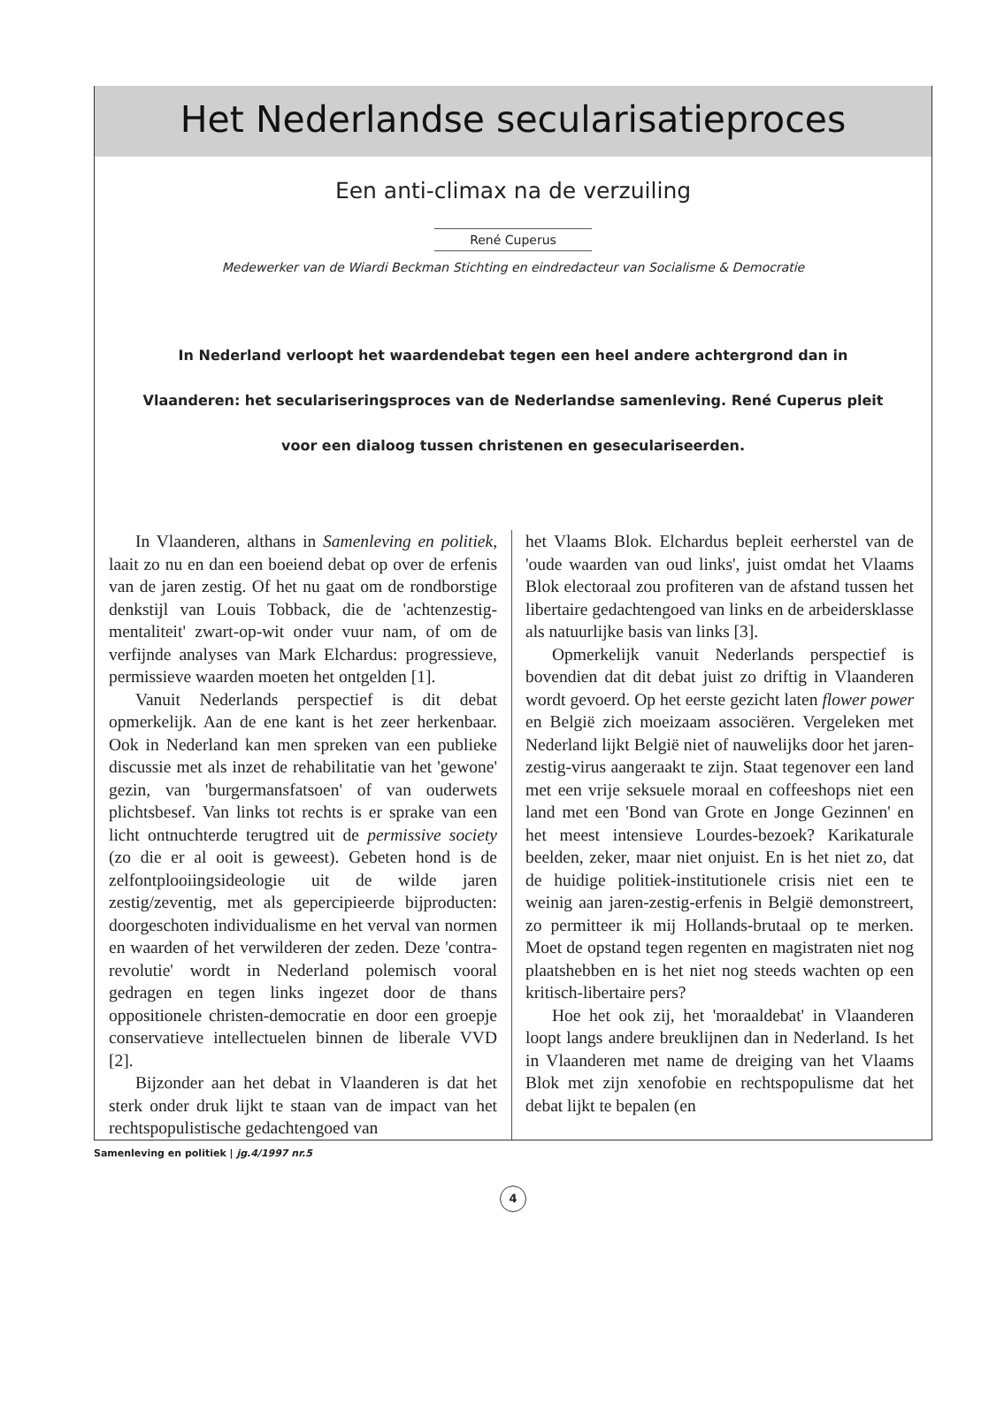Het Nederlandse secularisatieproces
Een anti-climax na de verzuiling
René Cuperus
Medewerker van de Wiardi Beckman Stichting en eindredacteur van Socialisme & Democratie
In Nederland verloopt het waardendebat tegen een heel andere achtergrond dan in Vlaanderen: het seculariseringsproces van de Nederlandse samenleving. René Cuperus pleit voor een dialoog tussen christenen en geseculariseerden.
In Vlaanderen, althans in Samenleving en politiek, laait zo nu en dan een boeiend debat op over de erfenis van de jaren zestig. Of het nu gaat om de rondborstige denkstijl van Louis Tobback, die de 'achtenzestig-mentaliteit' zwart-op-wit onder vuur nam, of om de verfijnde analyses van Mark Elchardus: progressieve, permissieve waarden moeten het ontgelden [1].
Vanuit Nederlands perspectief is dit debat opmerkelijk. Aan de ene kant is het zeer herkenbaar. Ook in Nederland kan men spreken van een publieke discussie met als inzet de rehabilitatie van het 'gewone' gezin, van 'burgermansfatsoen' of van ouderwets plichtsbesef. Van links tot rechts is er sprake van een licht ontnuchterde terugtred uit de permissive society (zo die er al ooit is geweest). Gebeten hond is de zelfontplooiingsideologie uit de wilde jaren zestig/zeventig, met als gepercipieerde bijproducten: doorgeschoten individualisme en het verval van normen en waarden of het verwilderen der zeden. Deze 'contra-revolutie' wordt in Nederland polemisch vooral gedragen en tegen links ingezet door de thans oppositionele christen-democratie en door een groepje conservatieve intellectuelen binnen de liberale VVD [2].
Bijzonder aan het debat in Vlaanderen is dat het sterk onder druk lijkt te staan van de impact van het rechtspopulistische gedachtengoed van
het Vlaams Blok. Elchardus bepleit eerherstel van de 'oude waarden van oud links', juist omdat het Vlaams Blok electoraal zou profiteren van de afstand tussen het libertaire gedachtengoed van links en de arbeidersklasse als natuurlijke basis van links [3].
Opmerkelijk vanuit Nederlands perspectief is bovendien dat dit debat juist zo driftig in Vlaanderen wordt gevoerd. Op het eerste gezicht laten flower power en België zich moeizaam associëren. Vergeleken met Nederland lijkt België niet of nauwelijks door het jaren-zestig-virus aangeraakt te zijn. Staat tegenover een land met een vrije seksuele moraal en coffeeshops niet een land met een 'Bond van Grote en Jonge Gezinnen' en het meest intensieve Lourdes-bezoek? Karikaturale beelden, zeker, maar niet onjuist. En is het niet zo, dat de huidige politiek-institutionele crisis niet een te weinig aan jaren-zestig-erfenis in België demonstreert, zo permitteer ik mij Hollands-brutaal op te merken. Moet de opstand tegen regenten en magistraten niet nog plaatshebben en is het niet nog steeds wachten op een kritisch-libertaire pers?
Hoe het ook zij, het 'moraaldebat' in Vlaanderen loopt langs andere breuklijnen dan in Nederland. Is het in Vlaanderen met name de dreiging van het Vlaams Blok met zijn xenofobie en rechtspopulisme dat het debat lijkt te bepalen (en
Samenleving en politiek | jg.4/1997 nr.5
4